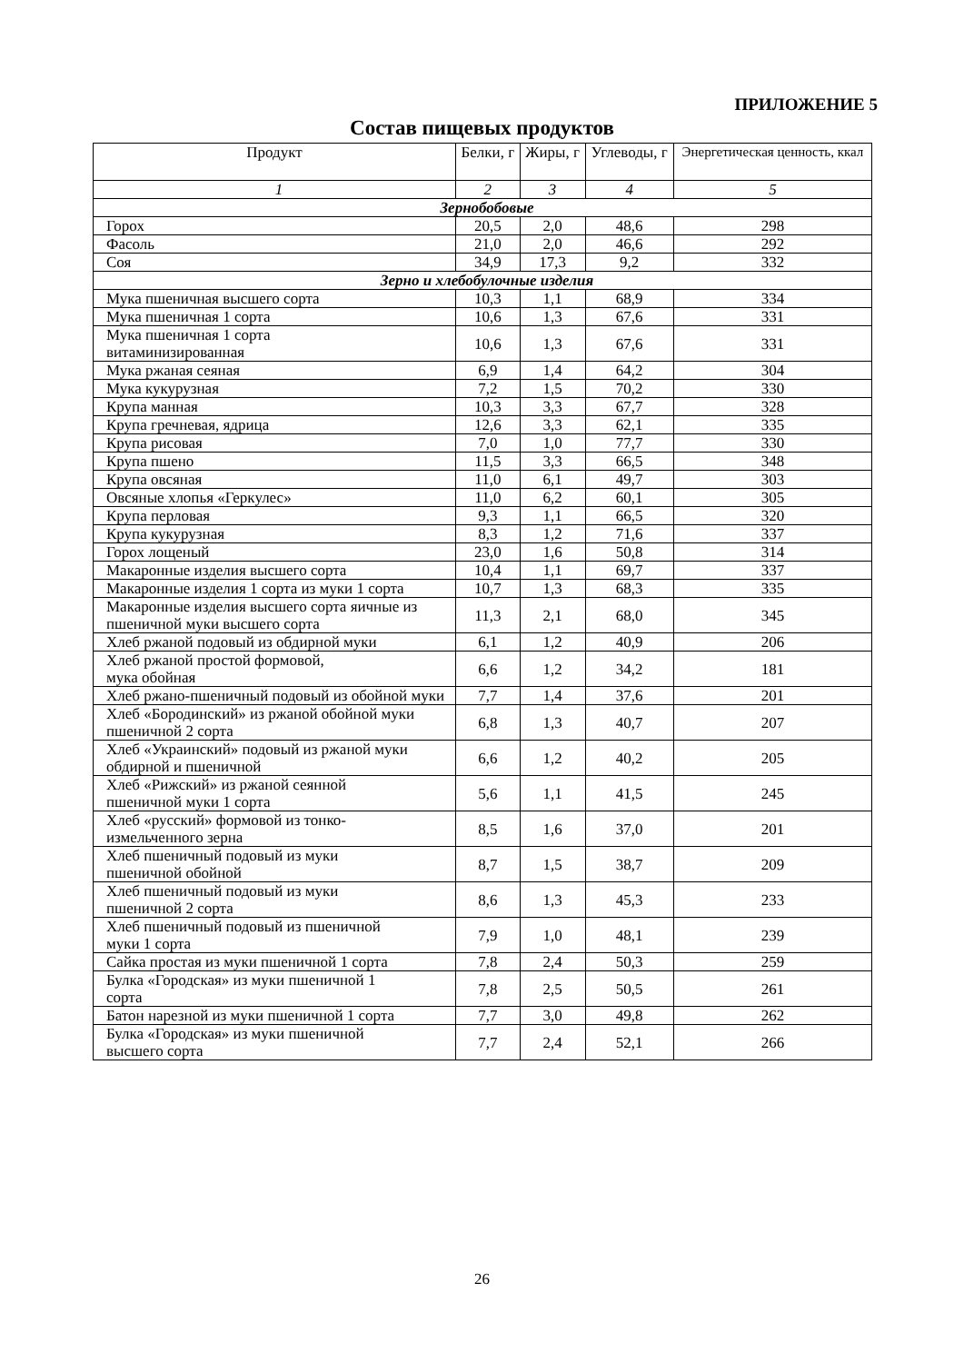ПРИЛОЖЕНИЕ 5
Состав пищевых продуктов
| Продукт | Белки, г | Жиры, г | Углеводы, г | Энергетическая ценность, ккал |
| --- | --- | --- | --- | --- |
| 1 | 2 | 3 | 4 | 5 |
| Зернобобовые | | | | |
| Горох | 20,5 | 2,0 | 48,6 | 298 |
| Фасоль | 21,0 | 2,0 | 46,6 | 292 |
| Соя | 34,9 | 17,3 | 9,2 | 332 |
| Зерно и хлебобулочные изделия | | | | |
| Мука пшеничная высшего сорта | 10,3 | 1,1 | 68,9 | 334 |
| Мука пшеничная 1 сорта | 10,6 | 1,3 | 67,6 | 331 |
| Мука пшеничная 1 сорта витаминизированная | 10,6 | 1,3 | 67,6 | 331 |
| Мука ржаная сеяная | 6,9 | 1,4 | 64,2 | 304 |
| Мука кукурузная | 7,2 | 1,5 | 70,2 | 330 |
| Крупа манная | 10,3 | 3,3 | 67,7 | 328 |
| Крупа гречневая, ядрица | 12,6 | 3,3 | 62,1 | 335 |
| Крупа рисовая | 7,0 | 1,0 | 77,7 | 330 |
| Крупа пшено | 11,5 | 3,3 | 66,5 | 348 |
| Крупа овсяная | 11,0 | 6,1 | 49,7 | 303 |
| Овсяные хлопья «Геркулес» | 11,0 | 6,2 | 60,1 | 305 |
| Крупа перловая | 9,3 | 1,1 | 66,5 | 320 |
| Крупа кукурузная | 8,3 | 1,2 | 71,6 | 337 |
| Горох лощеный | 23,0 | 1,6 | 50,8 | 314 |
| Макаронные изделия высшего сорта | 10,4 | 1,1 | 69,7 | 337 |
| Макаронные изделия 1 сорта из муки 1 сорта | 10,7 | 1,3 | 68,3 | 335 |
| Макаронные изделия высшего сорта яичные из пшеничной муки высшего сорта | 11,3 | 2,1 | 68,0 | 345 |
| Хлеб ржаной подовый из обдирной муки | 6,1 | 1,2 | 40,9 | 206 |
| Хлеб ржаной простой формовой, мука обойная | 6,6 | 1,2 | 34,2 | 181 |
| Хлеб ржано-пшеничный подовый из обойной муки | 7,7 | 1,4 | 37,6 | 201 |
| Хлеб «Бородинский» из ржаной обойной муки пшеничной 2 сорта | 6,8 | 1,3 | 40,7 | 207 |
| Хлеб «Украинский» подовый из ржаной муки обдирной и пшеничной | 6,6 | 1,2 | 40,2 | 205 |
| Хлеб «Рижский» из ржаной сеянной пшеничной муки 1 сорта | 5,6 | 1,1 | 41,5 | 245 |
| Хлеб «русский» формовой из тонко- измельченного зерна | 8,5 | 1,6 | 37,0 | 201 |
| Хлеб пшеничный подовый из муки пшеничной обойной | 8,7 | 1,5 | 38,7 | 209 |
| Хлеб пшеничный подовый из муки пшеничной 2 сорта | 8,6 | 1,3 | 45,3 | 233 |
| Хлеб пшеничный подовый из пшеничной муки 1 сорта | 7,9 | 1,0 | 48,1 | 239 |
| Сайка простая из муки пшеничной 1 сорта | 7,8 | 2,4 | 50,3 | 259 |
| Булка «Городская» из муки пшеничной 1 сорта | 7,8 | 2,5 | 50,5 | 261 |
| Батон нарезной из муки пшеничной 1 сорта | 7,7 | 3,0 | 49,8 | 262 |
| Булка «Городская» из муки пшеничной высшего сорта | 7,7 | 2,4 | 52,1 | 266 |
26